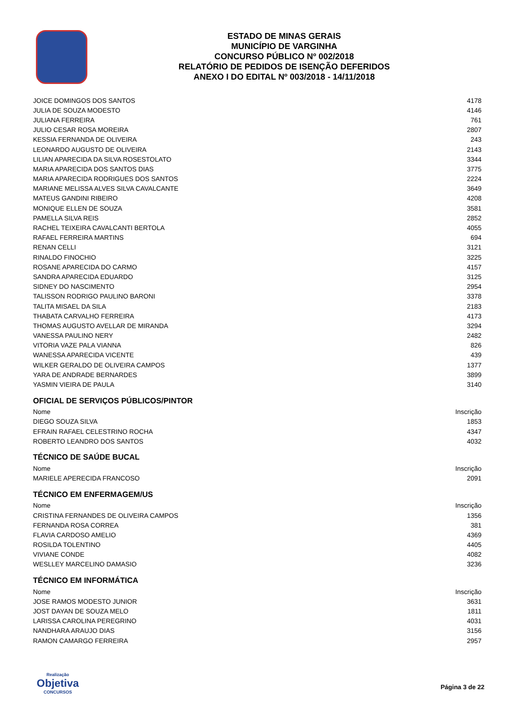ESTADO DE MINAS GERAIS
MUNICÍPIO DE VARGINHA
CONCURSO PÚBLICO Nº 002/2018
RELATÓRIO DE PEDIDOS DE ISENÇÃO DEFERIDOS
ANEXO I DO EDITAL Nº 003/2018 - 14/11/2018
| JOICE DOMINGOS DOS SANTOS | 4178 |
| JULIA DE SOUZA MODESTO | 4146 |
| JULIANA FERREIRA | 761 |
| JULIO CESAR ROSA MOREIRA | 2807 |
| KESSIA FERNANDA DE OLIVEIRA | 243 |
| LEONARDO AUGUSTO DE OLIVEIRA | 2143 |
| LILIAN APARECIDA DA SILVA ROSESTOLATO | 3344 |
| MARIA APARECIDA DOS SANTOS DIAS | 3775 |
| MARIA APARECIDA RODRIGUES DOS SANTOS | 2224 |
| MARIANE MELISSA ALVES SILVA CAVALCANTE | 3649 |
| MATEUS GANDINI RIBEIRO | 4208 |
| MONIQUE ELLEN DE SOUZA | 3581 |
| PAMELLA SILVA REIS | 2852 |
| RACHEL TEIXEIRA CAVALCANTI BERTOLA | 4055 |
| RAFAEL FERREIRA MARTINS | 694 |
| RENAN CELLI | 3121 |
| RINALDO FINOCHIO | 3225 |
| ROSANE APARECIDA DO CARMO | 4157 |
| SANDRA APARECIDA EDUARDO | 3125 |
| SIDNEY DO NASCIMENTO | 2954 |
| TALISSON RODRIGO PAULINO BARONI | 3378 |
| TALITA MISAEL DA SILA | 2183 |
| THABATA CARVALHO FERREIRA | 4173 |
| THOMAS AUGUSTO AVELLAR DE MIRANDA | 3294 |
| VANESSA PAULINO NERY | 2482 |
| VITORIA VAZE PALA VIANNA | 826 |
| WANESSA APARECIDA VICENTE | 439 |
| WILKER GERALDO DE OLIVEIRA CAMPOS | 1377 |
| YARA DE ANDRADE BERNARDES | 3899 |
| YASMIN VIEIRA DE PAULA | 3140 |
OFICIAL DE SERVIÇOS PÚBLICOS/PINTOR
| Nome | Inscrição |
| --- | --- |
| DIEGO SOUZA SILVA | 1853 |
| EFRAIN RAFAEL CELESTRINO ROCHA | 4347 |
| ROBERTO LEANDRO DOS SANTOS | 4032 |
TÉCNICO DE SAÚDE BUCAL
| Nome | Inscrição |
| --- | --- |
| MARIELE APERECIDA FRANCOSO | 2091 |
TÉCNICO EM ENFERMAGEM/US
| Nome | Inscrição |
| --- | --- |
| CRISTINA FERNANDES DE OLIVEIRA CAMPOS | 1356 |
| FERNANDA ROSA CORREA | 381 |
| FLAVIA CARDOSO AMELIO | 4369 |
| ROSILDA TOLENTINO | 4405 |
| VIVIANE CONDE | 4082 |
| WESLLEY MARCELINO DAMASIO | 3236 |
TÉCNICO EM INFORMÁTICA
| Nome | Inscrição |
| --- | --- |
| JOSE RAMOS MODESTO JUNIOR | 3631 |
| JOST DAYAN DE SOUZA MELO | 1811 |
| LARISSA CAROLINA PEREGRINO | 4031 |
| NANDHARA ARAUJO DIAS | 3156 |
| RAMON CAMARGO FERREIRA | 2957 |
Realização
Objetiva
CONCURSOS
Página 3 de 22